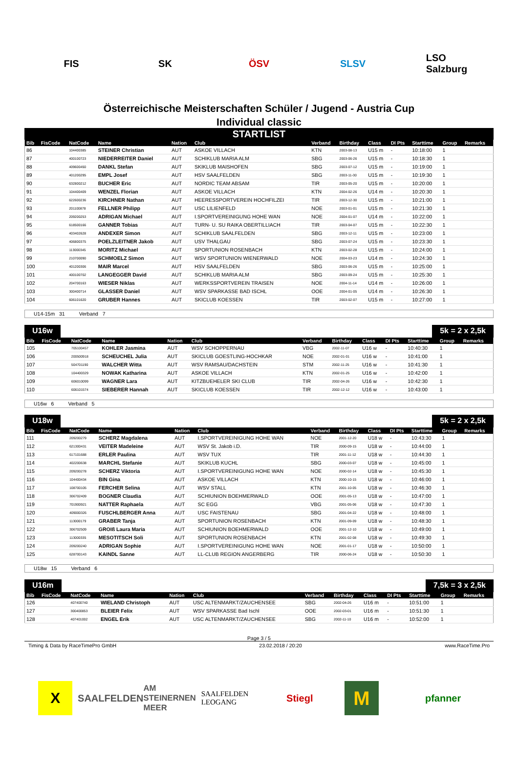FIS SK ÖSV SLSV
LSO Salzburg
Österreichische Meisterschaften Schüler / Jugend - Austria Cup
Individual classic
STARTLIST
| Bib | FisCode | NatCode | Name | Nation | Club | Verband | Birthday | Class | DI Pts | Starttime | Group | Remarks |
| --- | --- | --- | --- | --- | --- | --- | --- | --- | --- | --- | --- | --- |
| 86 | | 104400385 | STEINER Christian | AUT | ASKOE VILLACH | KTN | 2003-08-13 | U15 m | - | 10:18:00 | 1 | |
| 87 | | 400100723 | NIEDERREITER Daniel | AUT | SCHIKLUB MARIA ALM | SBG | 2003-06-26 | U15 m | - | 10:18:30 | 1 | |
| 88 | | 409600450 | DANKL Stefan | AUT | SKIKLUB MAISHOFEN | SBG | 2003-07-12 | U15 m | - | 10:19:00 | 1 | |
| 89 | | 401200295 | EMPL Josef | AUT | HSV SAALFELDEN | SBG | 2003-11-30 | U15 m | - | 10:19:30 | 1 | |
| 90 | | 632800212 | BUCHER Eric | AUT | NORDIC TEAM ABSAM | TIR | 2003-05-20 | U15 m | - | 10:20:00 | 1 | |
| 91 | | 104400409 | WENZEL Florian | AUT | ASKOE VILLACH | KTN | 2004-02-26 | U14 m | - | 10:20:30 | 1 | |
| 92 | | 622600236 | KIRCHNER Nathan | AUT | HEERESSPORTVEREIN HOCHFILZEI | TIR | 2003-12-30 | U15 m | - | 10:21:00 | 1 | |
| 93 | | 201100878 | FELLNER Philipp | AUT | USC LILIENFELD | NOE | 2003-01-01 | U15 m | - | 10:21:30 | 1 | |
| 94 | | 209200253 | ADRIGAN Michael | AUT | I.SPORTVEREINIGUNG HOHE WAN | NOE | 2004-01-07 | U14 m | - | 10:22:00 | 1 | |
| 95 | | 618500166 | GANNER Tobias | AUT | TURN- U. SU RAIKA OBERTILLIACH | TIR | 2003-04-07 | U15 m | - | 10:22:30 | 1 | |
| 96 | | 403402628 | ANDEXER Simon | AUT | SCHIKLUB SAALFELDEN | SBG | 2003-12-11 | U15 m | - | 10:23:00 | 1 | |
| 97 | | 406800375 | POELZLEITNER Jakob | AUT | USV THALGAU | SBG | 2003-07-24 | U15 m | - | 10:23:30 | 1 | |
| 98 | | 113000345 | MORITZ Michael | AUT | SPORTUNION ROSENBACH | KTN | 2003-02-28 | U15 m | - | 10:24:00 | 1 | |
| 99 | | 210700090 | SCHMOELZ Simon | AUT | WSV SPORTUNION WIENERWALD | NOE | 2004-03-23 | U14 m | - | 10:24:30 | 1 | |
| 100 | | 401200306 | MAIR Marcel | AUT | HSV SAALFELDEN | SBG | 2003-06-26 | U15 m | - | 10:25:00 | 1 | |
| 101 | | 400100702 | LANGEGGER David | AUT | SCHIKLUB MARIA ALM | SBG | 2003-09-24 | U15 m | - | 10:25:30 | 1 | |
| 102 | | 204700163 | WIESER Niklas | AUT | WERKSSPORTVEREIN TRAISEN | NOE | 2004-11-14 | U14 m | - | 10:26:00 | 1 | |
| 103 | | 300400714 | GLASSER Daniel | AUT | WSV SPARKASSE BAD ISCHL | OOE | 2004-01-05 | U14 m | - | 10:26:30 | 1 | |
| 104 | | 606101620 | GRUBER Hannes | AUT | SKICLUB KOESSEN | TIR | 2003-02-07 | U15 m | - | 10:27:00 | 1 | |
U14-15m 31 Verband 7
U16w 5k = 2 x 2,5k
| Bib | FisCode | NatCode | Name | Nation | Club | Verband | Birthday | Class | DI Pts | Starttime | Group | Remarks |
| --- | --- | --- | --- | --- | --- | --- | --- | --- | --- | --- | --- | --- |
| 105 | | 705100457 | KOHLER Jasmina | AUT | WSV SCHOPPERNAU | VBG | 2002-11-07 | U16 w | - | 10:40:30 | 1 | |
| 106 | | 200500918 | SCHEUCHEL Julia | AUT | SKICLUB GOESTLING-HOCHKAR | NOE | 2002-01-01 | U16 w | - | 10:41:00 | 1 | |
| 107 | | 504701190 | WALCHER Witta | AUT | WSV RAMSAU/DACHSTEIN | STM | 2002-11-25 | U16 w | - | 10:41:30 | 1 | |
| 108 | | 104400329 | NOWAK Katharina | AUT | ASKOE VILLACH | KTN | 2002-01-25 | U16 w | - | 10:42:00 | 1 | |
| 109 | | 606010099 | WAGNER Lara | AUT | KITZBUEHELER SKI CLUB | TIR | 2002-04-26 | U16 w | - | 10:42:30 | 1 | |
| 110 | | 606101574 | SIEBERER Hannah | AUT | SKICLUB KOESSEN | TIR | 2002-12-12 | U16 w | - | 10:43:00 | 1 | |
U16w 6 Verband 5
U18w 5k = 2 x 2,5k
| Bib | FisCode | NatCode | Name | Nation | Club | Verband | Birthday | Class | DI Pts | Starttime | Group | Remarks |
| --- | --- | --- | --- | --- | --- | --- | --- | --- | --- | --- | --- | --- |
| 111 | | 209200279 | SCHERZ Magdalena | AUT | I.SPORTVEREINIGUNG HOHE WAN | NOE | 2001-12-20 | U18 w | - | 10:43:30 | 1 | |
| 112 | | 621300431 | VEITER Madeleine | AUT | WSV St. Jakob i.D. | TIR | 2000-09-15 | U18 w | - | 10:44:00 | 1 | |
| 113 | | 617101688 | ERLER Paulina | AUT | WSV TUX | TIR | 2001-11-12 | U18 w | - | 10:44:30 | 1 | |
| 114 | | 402200638 | MARCHL Stefanie | AUT | SKIKLUB KUCHL | SBG | 2000-03-07 | U18 w | - | 10:45:00 | 1 | |
| 115 | | 209200278 | SCHERZ Viktoria | AUT | I.SPORTVEREINIGUNG HOHE WAN | NOE | 2000-02-14 | U18 w | - | 10:45:30 | 1 | |
| 116 | | 104400434 | BIN Gina | AUT | ASKOE VILLACH | KTN | 2000-10-15 | U18 w | - | 10:46:00 | 1 | |
| 117 | | 108700105 | FERCHER Selina | AUT | WSV STALL | KTN | 2001-10-05 | U18 w | - | 10:46:30 | 1 | |
| 118 | | 306702409 | BOGNER Claudia | AUT | SCHIUNION BOEHMERWALD | OOE | 2001-05-13 | U18 w | - | 10:47:00 | 1 | |
| 119 | | 701900921 | NATTER Raphaela | AUT | SC EGG | VBG | 2001-05-06 | U18 w | - | 10:47:30 | 1 | |
| 120 | | 409000326 | FUSCHLBERGER Anna | AUT | USC FAISTENAU | SBG | 2001-04-22 | U18 w | - | 10:48:00 | 1 | |
| 121 | | 113000179 | GRABER Tanja | AUT | SPORTUNION ROSENBACH | KTN | 2001-09-09 | U18 w | - | 10:48:30 | 1 | |
| 122 | | 306702509 | GROIß Laura Maria | AUT | SCHIUNION BOEHMERWALD | OOE | 2001-12-10 | U18 w | - | 10:49:00 | 1 | |
| 123 | | 113000335 | MESOTITSCH Soli | AUT | SPORTUNION ROSENBACH | KTN | 2001-02-08 | U18 w | - | 10:49:30 | 1 | |
| 124 | | 209200240 | ADRIGAN Sophie | AUT | I.SPORTVEREINIGUNG HOHE WAN | NOE | 2001-01-17 | U18 w | - | 10:50:00 | 1 | |
| 125 | | 628700143 | KAINDL Sanne | AUT | LL-CLUB REGION ANGERBERG | TIR | 2000-06-24 | U18 w | - | 10:50:30 | 1 | |
U18w 15 Verband 6
U16m 7,5k = 3 x 2,5k
| Bib | FisCode | NatCode | Name | Nation | Club | Verband | Birthday | Class | DI Pts | Starttime | Group | Remarks |
| --- | --- | --- | --- | --- | --- | --- | --- | --- | --- | --- | --- | --- |
| 126 | | 407400740 | WIELAND Christoph | AUT | USC ALTENMARKT/ZAUCHENSEE | SBG | 2002-04-26 | U16 m | - | 10:51:00 | 1 | |
| 127 | | 300400853 | BLEIER Felix | AUT | WSV SPARKASSE Bad Ischl | OOE | 2002-03-01 | U16 m | - | 10:51:30 | 1 | |
| 128 | | 407401002 | ENGEL Erik | AUT | USC ALTENMARKT/ZAUCHENSEE | SBG | 2002-11-10 | U16 m | - | 10:52:00 | 1 | |
Page 3 / 5
Timing & Data by RaceTimePro GmbH 23.02.2018 / 20:20 www.RaceTime.Pro
X
SAALFELDEN
AM STEINERNEN MEER
SAALFELDEN LEOGANG
Stiegl
M
pfanner